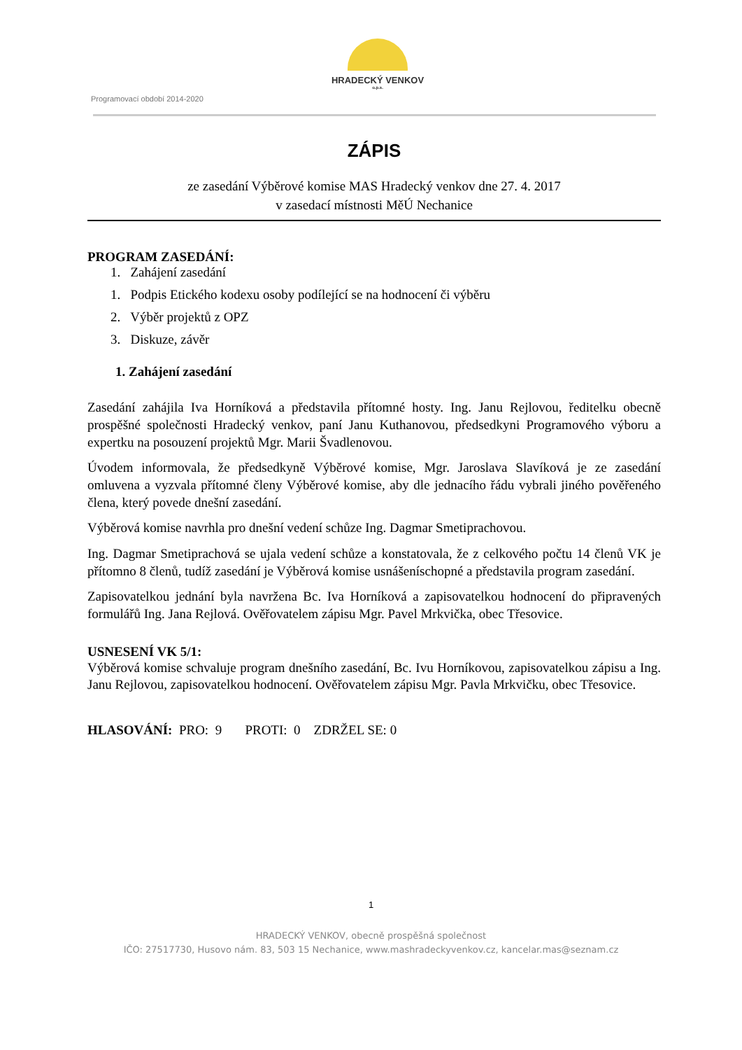HRADECKÝ VENKOV
o.p.s.
Programovací období 2014-2020
ZÁPIS
ze zasedání Výběrové komise MAS Hradecký venkov dne 27. 4. 2017
v zasedací místnosti MěÚ Nechanice
PROGRAM ZASEDÁNÍ:
1. Zahájení zasedání
1. Podpis Etického kodexu osoby podílející se na hodnocení či výběru
2. Výběr projektů z OPZ
3. Diskuze, závěr
1. Zahájení zasedání
Zasedání zahájila Iva Horníková a představila přítomné hosty. Ing. Janu Rejlovou, ředitelku obecně prospěšné společnosti Hradecký venkov, paní Janu Kuthanovou, předsedkyni Programového výboru a expertku na posouzení projektů Mgr. Marii Švadlenovou.
Úvodem informovala, že předsedkyně Výběrové komise, Mgr. Jaroslava Slavíková je ze zasedání omluvena a vyzvala přítomné členy Výběrové komise, aby dle jednacího řádu vybrali jiného pověřeného člena, který povede dnešní zasedání.
Výběrová komise navrhla pro dnešní vedení schůze Ing. Dagmar Smetiprachovou.
Ing. Dagmar Smetiprachová se ujala vedení schůze a konstatovala, že z celkového počtu 14 členů VK je přítomno 8 členů, tudíž zasedání je Výběrová komise usnášeníschopné a představila program zasedání.
Zapisovatelkou jednání byla navržena Bc. Iva Horníková a zapisovatelkou hodnocení do připravených formulářů Ing. Jana Rejlová. Ověřovatelem zápisu Mgr. Pavel Mrkvička, obec Třesovice.
USNESENÍ VK 5/1:
Výběrová komise schvaluje program dnešního zasedání, Bc. Ivu Horníkovou, zapisovatelkou zápisu a Ing. Janu Rejlovou, zapisovatelkou hodnocení. Ověřovatelem zápisu Mgr. Pavla Mrkvičku, obec Třesovice.
HLASOVÁNÍ: PRO: 9 PROTI: 0 ZDRŽEL SE: 0
1
HRADECKÝ VENKOV, obecně prospěšná společnost
IČO: 27517730, Husovo nám. 83, 503 15 Nechanice, www.mashradeckyvenkov.cz, kancelar.mas@seznam.cz